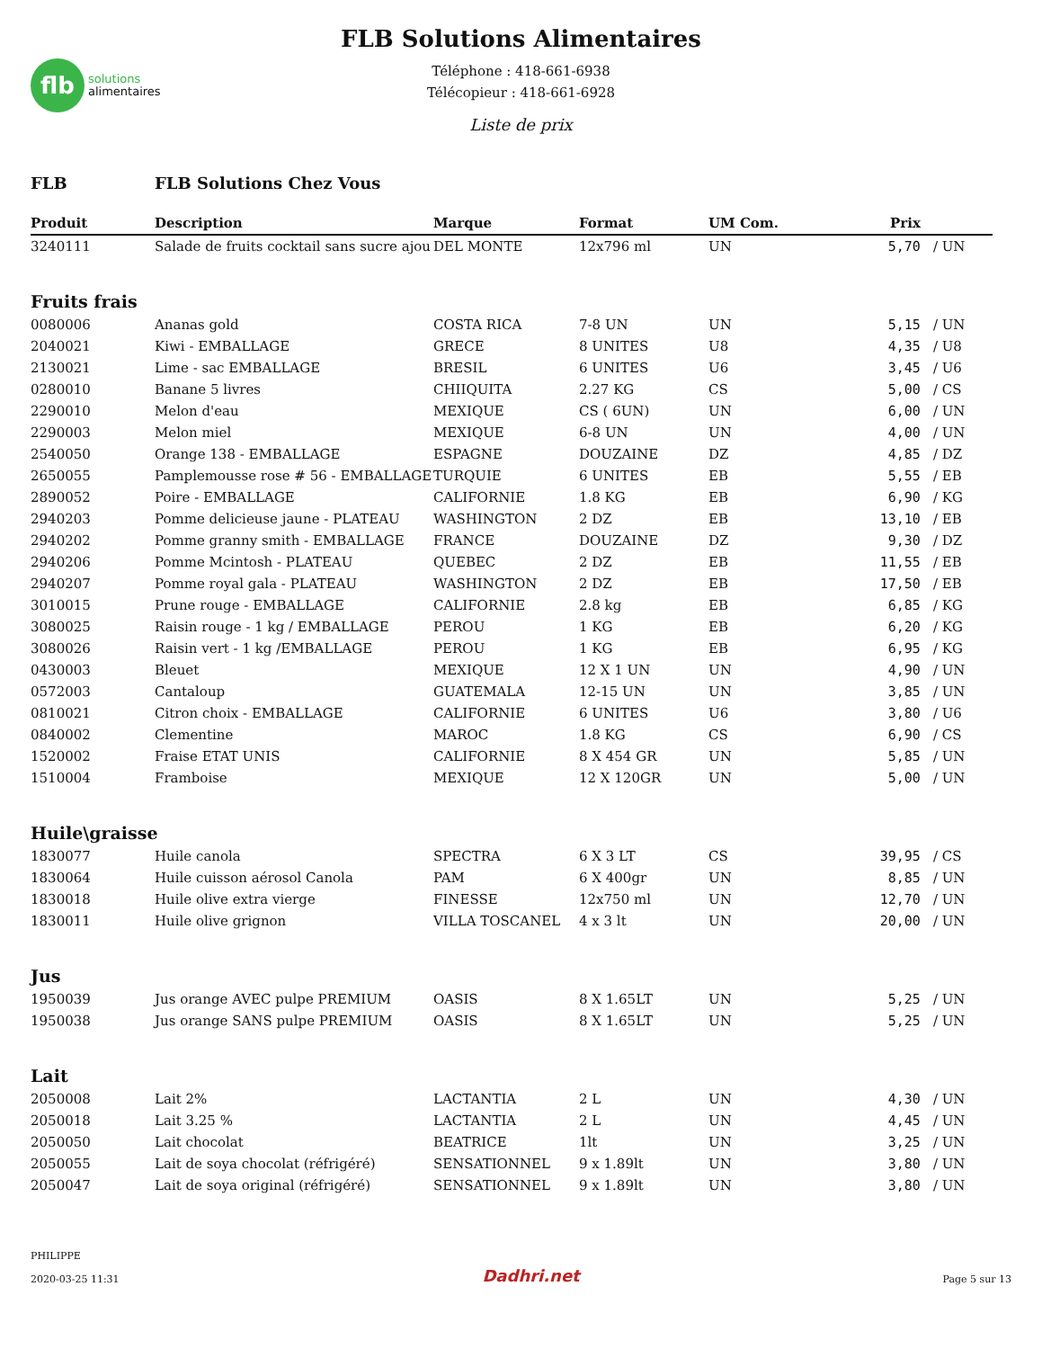flb
solutions
alimentaires
FLB Solutions Alimentaires
Téléphone : 418-661-6938
Télécopieur : 418-661-6928
Liste de prix
| FLB | FLB Solutions Chez Vous | | | | | |
| Produit | Description | Marque | Format | UM Com. | Prix | |
| 3240111 | Salade de fruits cocktail sans sucre ajou | DEL MONTE | 12x796 ml | UN | 5,70 | / UN |
| Fruits frais | | | | | | |
| 0080006 | Ananas gold | COSTA RICA | 7-8 UN | UN | 5,15 | / UN |
| 2040021 | Kiwi - EMBALLAGE | GRECE | 8 UNITES | U8 | 4,35 | / U8 |
| 2130021 | Lime - sac EMBALLAGE | BRESIL | 6 UNITES | U6 | 3,45 | / U6 |
| 0280010 | Banane 5 livres | CHIIQUITA | 2.27 KG | CS | 5,00 | / CS |
| 2290010 | Melon d'eau | MEXIQUE | CS ( 6UN) | UN | 6,00 | / UN |
| 2290003 | Melon miel | MEXIQUE | 6-8 UN | UN | 4,00 | / UN |
| 2540050 | Orange 138 - EMBALLAGE | ESPAGNE | DOUZAINE | DZ | 4,85 | / DZ |
| 2650055 | Pamplemousse rose # 56 - EMBALLAGE | TURQUIE | 6 UNITES | EB | 5,55 | / EB |
| 2890052 | Poire - EMBALLAGE | CALIFORNIE | 1.8 KG | EB | 6,90 | / KG |
| 2940203 | Pomme delicieuse jaune - PLATEAU | WASHINGTON | 2 DZ | EB | 13,10 | / EB |
| 2940202 | Pomme granny smith - EMBALLAGE | FRANCE | DOUZAINE | DZ | 9,30 | / DZ |
| 2940206 | Pomme Mcintosh - PLATEAU | QUEBEC | 2 DZ | EB | 11,55 | / EB |
| 2940207 | Pomme royal gala - PLATEAU | WASHINGTON | 2 DZ | EB | 17,50 | / EB |
| 3010015 | Prune rouge - EMBALLAGE | CALIFORNIE | 2.8 kg | EB | 6,85 | / KG |
| 3080025 | Raisin rouge - 1 kg / EMBALLAGE | PEROU | 1 KG | EB | 6,20 | / KG |
| 3080026 | Raisin vert - 1 kg /EMBALLAGE | PEROU | 1 KG | EB | 6,95 | / KG |
| 0430003 | Bleuet | MEXIQUE | 12 X 1 UN | UN | 4,90 | / UN |
| 0572003 | Cantaloup | GUATEMALA | 12-15 UN | UN | 3,85 | / UN |
| 0810021 | Citron choix - EMBALLAGE | CALIFORNIE | 6 UNITES | U6 | 3,80 | / U6 |
| 0840002 | Clementine | MAROC | 1.8 KG | CS | 6,90 | / CS |
| 1520002 | Fraise ETAT UNIS | CALIFORNIE | 8 X 454 GR | UN | 5,85 | / UN |
| 1510004 | Framboise | MEXIQUE | 12 X 120GR | UN | 5,00 | / UN |
| Huile\graisse | | | | | | |
| 1830077 | Huile canola | SPECTRA | 6 X 3 LT | CS | 39,95 | / CS |
| 1830064 | Huile cuisson aérosol Canola | PAM | 6 X 400gr | UN | 8,85 | / UN |
| 1830018 | Huile olive extra vierge | FINESSE | 12x750 ml | UN | 12,70 | / UN |
| 1830011 | Huile olive grignon | VILLA TOSCANEL | 4 x 3 lt | UN | 20,00 | / UN |
| Jus | | | | | | |
| 1950039 | Jus orange AVEC pulpe PREMIUM | OASIS | 8 X 1.65LT | UN | 5,25 | / UN |
| 1950038 | Jus orange SANS pulpe PREMIUM | OASIS | 8 X 1.65LT | UN | 5,25 | / UN |
| Lait | | | | | | |
| 2050008 | Lait 2% | LACTANTIA | 2 L | UN | 4,30 | / UN |
| 2050018 | Lait 3.25 % | LACTANTIA | 2 L | UN | 4,45 | / UN |
| 2050050 | Lait chocolat | BEATRICE | 1lt | UN | 3,25 | / UN |
| 2050055 | Lait de soya chocolat (réfrigéré) | SENSATIONNEL | 9 x 1.89lt | UN | 3,80 | / UN |
| 2050047 | Lait de soya original (réfrigéré) | SENSATIONNEL | 9 x 1.89lt | UN | 3,80 | / UN |
PHILIPPE
2020-03-25 11:31
Dadhri.net
Page 5 sur 13